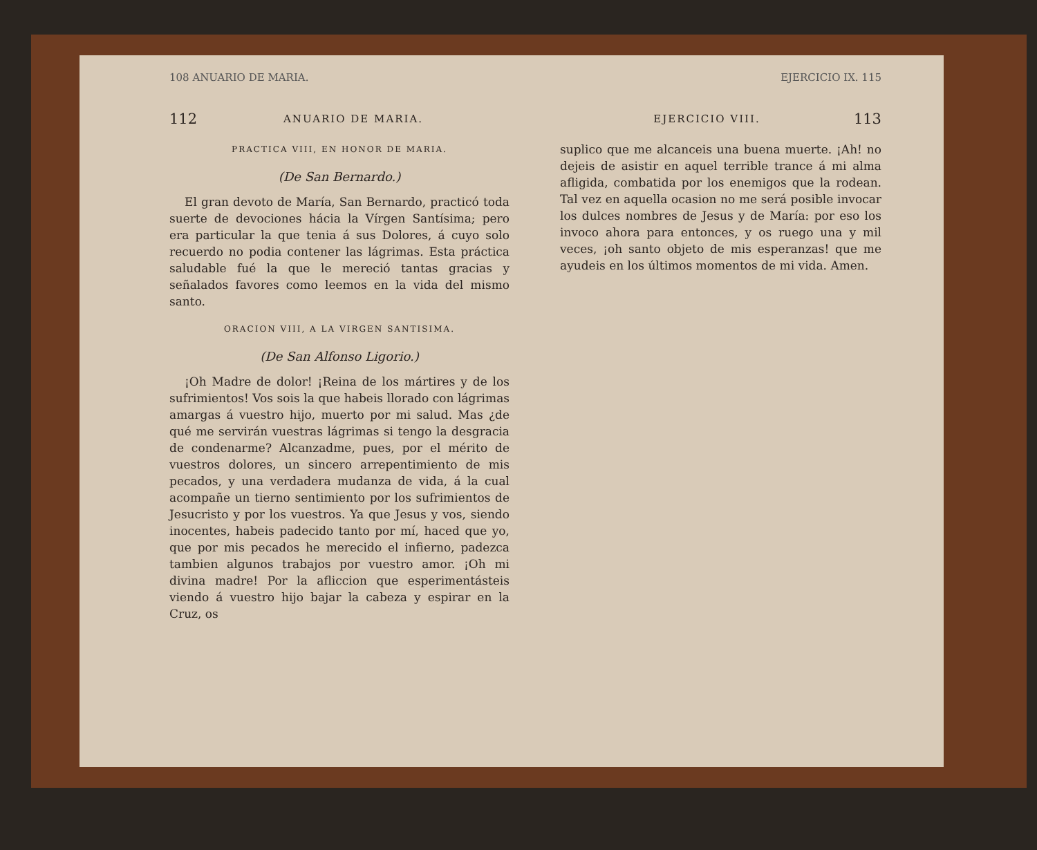108 ANUARIO DE MARIA.
112 ANUARIO DE MARIA.
PRACTICA VIII, EN HONOR DE MARIA.
(De San Bernardo.)
El gran devoto de María, San Bernardo, practicó toda suerte de devociones hácia la Vírgen Santísima; pero era particular la que tenia á sus Dolores, á cuyo solo recuerdo no podia contener las lágrimas. Esta práctica saludable fué la que le mereció tantas gracias y señalados favores como leemos en la vida del mismo santo.
ORACION VIII, A LA VIRGEN SANTISIMA.
(De San Alfonso Ligorio.)
¡Oh Madre de dolor! ¡Reina de los mártires y de los sufrimientos! Vos sois la que habeis llorado con lágrimas amargas á vuestro hijo, muerto por mi salud. Mas ¿de qué me servirán vuestras lágrimas si tengo la desgracia de condenarme? Alcanzadme, pues, por el mérito de vuestros dolores, un sincero arrepentimiento de mis pecados, y una verdadera mudanza de vida, á la cual acompañe un tierno sentimiento por los sufrimientos de Jesucristo y por los vuestros. Ya que Jesus y vos, siendo inocentes, habeis padecido tanto por mí, haced que yo, que por mis pecados he merecido el infierno, padezca tambien algunos trabajos por vuestro amor. ¡Oh mi divina madre! Por la afliccion que esperimentásteis viendo á vuestro hijo bajar la cabeza y espirar en la Cruz, os
EJERCICIO IX. 115
EJERCICIO VIII. 113
suplico que me alcanceis una buena muerte. ¡Ah! no dejeis de asistir en aquel terrible trance á mi alma afligida, combatida por los enemigos que la rodean. Tal vez en aquella ocasion no me será posible invocar los dulces nombres de Jesus y de María: por eso los invoco ahora para entonces, y os ruego una y mil veces, ¡oh santo objeto de mis esperanzas! que me ayudeis en los últimos momentos de mi vida. Amen.